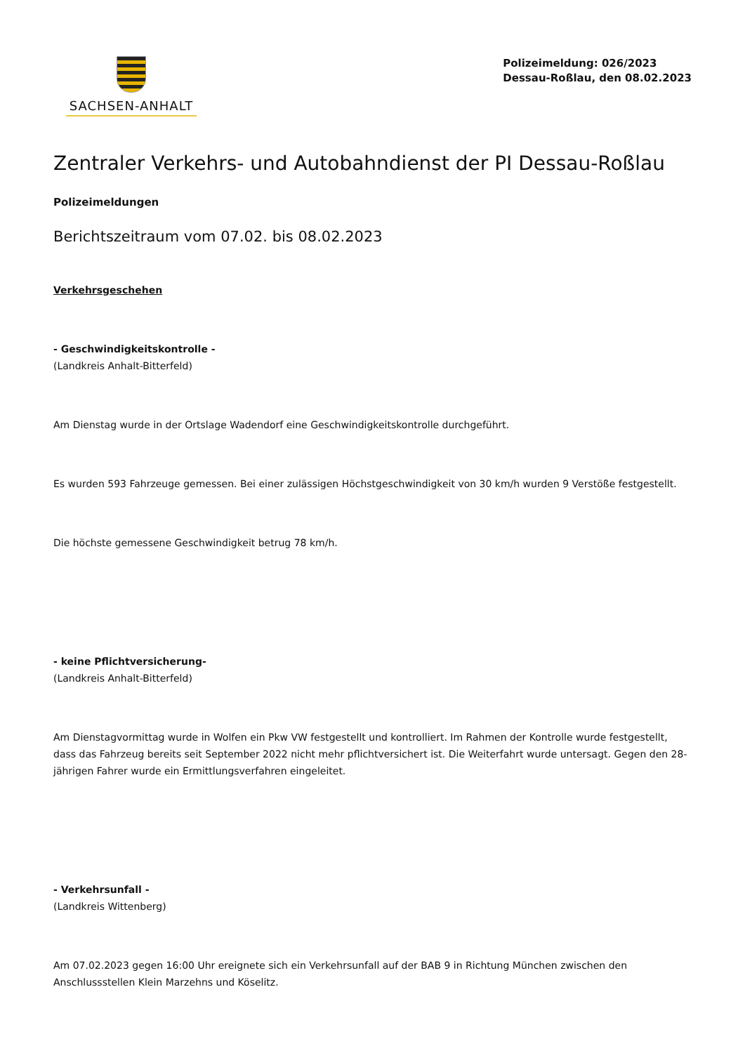SACHSEN-ANHALT
Polizeimeldung: 026/2023
Dessau-Roßlau, den 08.02.2023
Zentraler Verkehrs- und Autobahndienst der PI Dessau-Roßlau
Polizeimeldungen
Berichtszeitraum vom 07.02. bis 08.02.2023
Verkehrsgeschehen
- Geschwindigkeitskontrolle -
(Landkreis Anhalt-Bitterfeld)
Am Dienstag wurde in der Ortslage Wadendorf eine Geschwindigkeitskontrolle durchgeführt.
Es wurden 593 Fahrzeuge gemessen. Bei einer zulässigen Höchstgeschwindigkeit von 30 km/h wurden 9 Verstöße festgestellt.
Die höchste gemessene Geschwindigkeit betrug 78 km/h.
- keine Pflichtversicherung-
(Landkreis Anhalt-Bitterfeld)
Am Dienstagvormittag wurde in Wolfen ein Pkw VW festgestellt und kontrolliert. Im Rahmen der Kontrolle wurde festgestellt, dass das Fahrzeug bereits seit September 2022 nicht mehr pflichtversichert ist. Die Weiterfahrt wurde untersagt. Gegen den 28-jährigen Fahrer wurde ein Ermittlungsverfahren eingeleitet.
- Verkehrsunfall -
(Landkreis Wittenberg)
Am 07.02.2023 gegen 16:00 Uhr ereignete sich ein Verkehrsunfall auf der BAB 9 in Richtung München zwischen den Anschlussstellen Klein Marzehns und Köselitz.